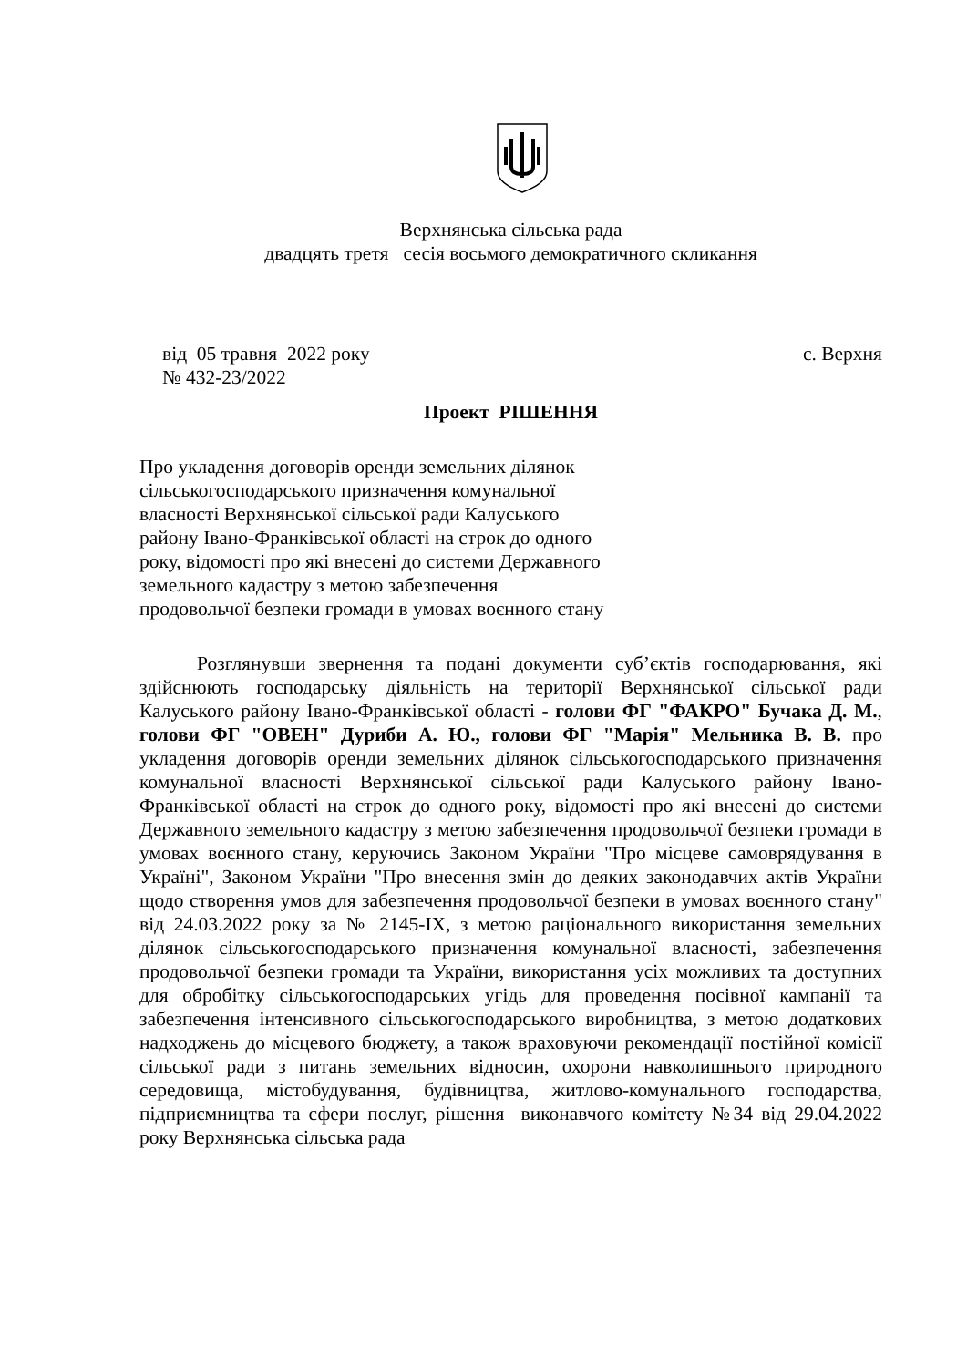Верхнянська сільська рада
двадцять третя сесія восьмого демократичного скликання
від 05 травня 2022 року с. Верхня
№ 432-23/2022
Проект РІШЕННЯ
Про укладення договорів оренди земельних ділянок сільськогосподарського призначення комунальної власності Верхнянської сільської ради Калуського району Івано-Франківської області на строк до одного року, відомості про які внесені до системи Державного земельного кадастру з метою забезпечення продовольчої безпеки громади в умовах воєнного стану
Розглянувши звернення та подані документи суб’єктів господарювання, які здійснюють господарську діяльність на території Верхнянської сільської ради Калуського району Івано-Франківської області - голови ФГ "ФАКРО" Бучака Д. М., голови ФГ "ОВЕН" Дуриби А. Ю., голови ФГ "Марія" Мельника В. В. про укладення договорів оренди земельних ділянок сільськогосподарського призначення комунальної власності Верхнянської сільської ради Калуського району Івано-Франківської області на строк до одного року, відомості про які внесені до системи Державного земельного кадастру з метою забезпечення продовольчої безпеки громади в умовах воєнного стану, керуючись Законом України "Про місцеве самоврядування в Україні", Законом України "Про внесення змін до деяких законодавчих актів України щодо створення умов для забезпечення продовольчої безпеки в умовах воєнного стану" від 24.03.2022 року за № 2145-ІХ, з метою раціонального використання земельних ділянок сільськогосподарського призначення комунальної власності, забезпечення продовольчої безпеки громади та України, використання усіх можливих та доступних для обробітку сільськогосподарських угідь для проведення посівної кампанії та забезпечення інтенсивного сільськогосподарського виробництва, з метою додаткових надходжень до місцевого бюджету, а також враховуючи рекомендації постійної комісії сільської ради з питань земельних відносин, охорони навколишнього природного середовища, містобудування, будівництва, житлово-комунального господарства, підприємництва та сфери послуг, рішення виконавчого комітету №34 від 29.04.2022 року Верхнянська сільська рада